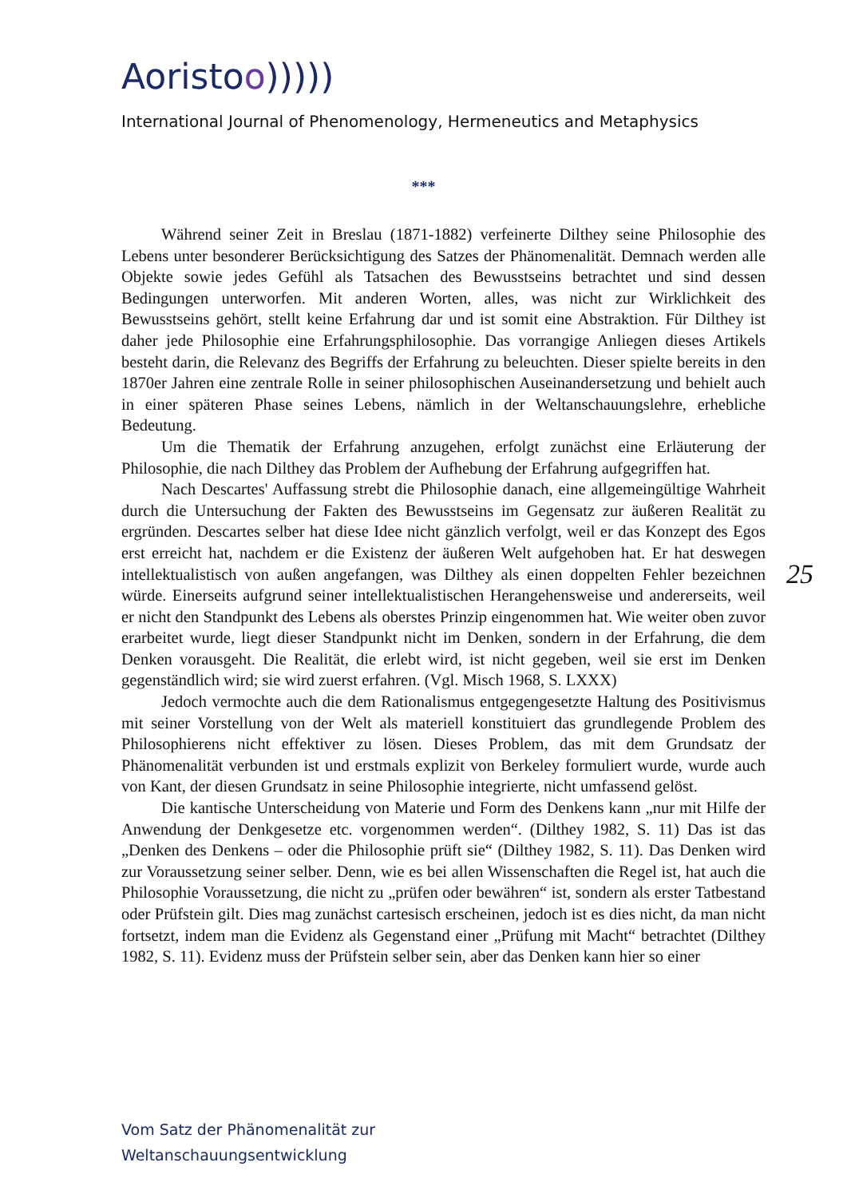Aoristoo)))))
International Journal of Phenomenology, Hermeneutics and Metaphysics
***
Während seiner Zeit in Breslau (1871-1882) verfeinerte Dilthey seine Philosophie des Lebens unter besonderer Berücksichtigung des Satzes der Phänomenalität. Demnach werden alle Objekte sowie jedes Gefühl als Tatsachen des Bewusstseins betrachtet und sind dessen Bedingungen unterworfen. Mit anderen Worten, alles, was nicht zur Wirklichkeit des Bewusstseins gehört, stellt keine Erfahrung dar und ist somit eine Abstraktion. Für Dilthey ist daher jede Philosophie eine Erfahrungsphilosophie. Das vorrangige Anliegen dieses Artikels besteht darin, die Relevanz des Begriffs der Erfahrung zu beleuchten. Dieser spielte bereits in den 1870er Jahren eine zentrale Rolle in seiner philosophischen Auseinandersetzung und behielt auch in einer späteren Phase seines Lebens, nämlich in der Weltanschauungslehre, erhebliche Bedeutung.
Um die Thematik der Erfahrung anzugehen, erfolgt zunächst eine Erläuterung der Philosophie, die nach Dilthey das Problem der Aufhebung der Erfahrung aufgegriffen hat.
Nach Descartes' Auffassung strebt die Philosophie danach, eine allgemeingültige Wahrheit durch die Untersuchung der Fakten des Bewusstseins im Gegensatz zur äußeren Realität zu ergründen. Descartes selber hat diese Idee nicht gänzlich verfolgt, weil er das Konzept des Egos erst erreicht hat, nachdem er die Existenz der äußeren Welt aufgehoben hat. Er hat deswegen intellektualistisch von außen angefangen, was Dilthey als einen doppelten Fehler bezeichnen würde. Einerseits aufgrund seiner intellektualistischen Herangehensweise und andererseits, weil er nicht den Standpunkt des Lebens als oberstes Prinzip eingenommen hat. Wie weiter oben zuvor erarbeitet wurde, liegt dieser Standpunkt nicht im Denken, sondern in der Erfahrung, die dem Denken vorausgeht. Die Realität, die erlebt wird, ist nicht gegeben, weil sie erst im Denken gegenständlich wird; sie wird zuerst erfahren. (Vgl. Misch 1968, S. LXXX)
Jedoch vermochte auch die dem Rationalismus entgegengesetzte Haltung des Positivismus mit seiner Vorstellung von der Welt als materiell konstituiert das grundlegende Problem des Philosophierens nicht effektiver zu lösen. Dieses Problem, das mit dem Grundsatz der Phänomenalität verbunden ist und erstmals explizit von Berkeley formuliert wurde, wurde auch von Kant, der diesen Grundsatz in seine Philosophie integrierte, nicht umfassend gelöst.
Die kantische Unterscheidung von Materie und Form des Denkens kann „nur mit Hilfe der Anwendung der Denkgesetze etc. vorgenommen werden“. (Dilthey 1982, S. 11) Das ist das „Denken des Denkens – oder die Philosophie prüft sie“ (Dilthey 1982, S. 11). Das Denken wird zur Voraussetzung seiner selber. Denn, wie es bei allen Wissenschaften die Regel ist, hat auch die Philosophie Voraussetzung, die nicht zu „prüfen oder bewähren“ ist, sondern als erster Tatbestand oder Prüfstein gilt. Dies mag zunächst cartesisch erscheinen, jedoch ist es dies nicht, da man nicht fortsetzt, indem man die Evidenz als Gegenstand einer „Prüfung mit Macht“ betrachtet (Dilthey 1982, S. 11). Evidenz muss der Prüfstein selber sein, aber das Denken kann hier so einer
25
Vom Satz der Phänomenalität zur
Weltanschauungsentwicklung